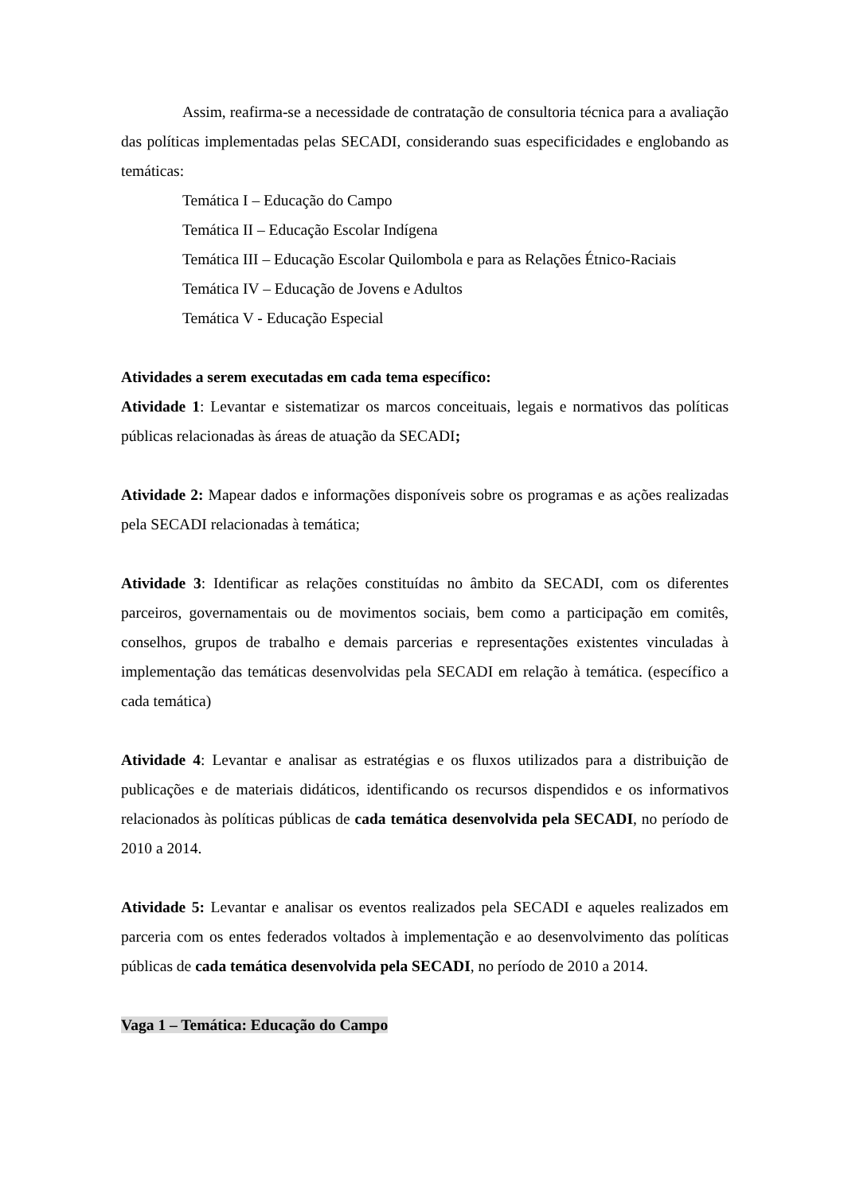Assim, reafirma-se a necessidade de contratação de consultoria técnica para a avaliação das políticas implementadas pelas SECADI, considerando suas especificidades e englobando as temáticas:
Temática I – Educação do Campo
Temática II – Educação Escolar Indígena
Temática III – Educação Escolar Quilombola e para as Relações Étnico-Raciais
Temática IV – Educação de Jovens e Adultos
Temática V - Educação Especial
Atividades a serem executadas em cada tema específico:
Atividade 1: Levantar e sistematizar os marcos conceituais, legais e normativos das políticas públicas relacionadas às áreas de atuação da SECADI;
Atividade 2: Mapear dados e informações disponíveis sobre os programas e as ações realizadas pela SECADI relacionadas à temática;
Atividade 3: Identificar as relações constituídas no âmbito da SECADI, com os diferentes parceiros, governamentais ou de movimentos sociais, bem como a participação em comitês, conselhos, grupos de trabalho e demais parcerias e representações existentes vinculadas à implementação das temáticas desenvolvidas pela SECADI em relação à temática. (específico a cada temática)
Atividade 4: Levantar e analisar as estratégias e os fluxos utilizados para a distribuição de publicações e de materiais didáticos, identificando os recursos dispendidos e os informativos relacionados às políticas públicas de cada temática desenvolvida pela SECADI, no período de 2010 a 2014.
Atividade 5: Levantar e analisar os eventos realizados pela SECADI e aqueles realizados em parceria com os entes federados voltados à implementação e ao desenvolvimento das políticas públicas de cada temática desenvolvida pela SECADI, no período de 2010 a 2014.
Vaga 1 – Temática: Educação do Campo